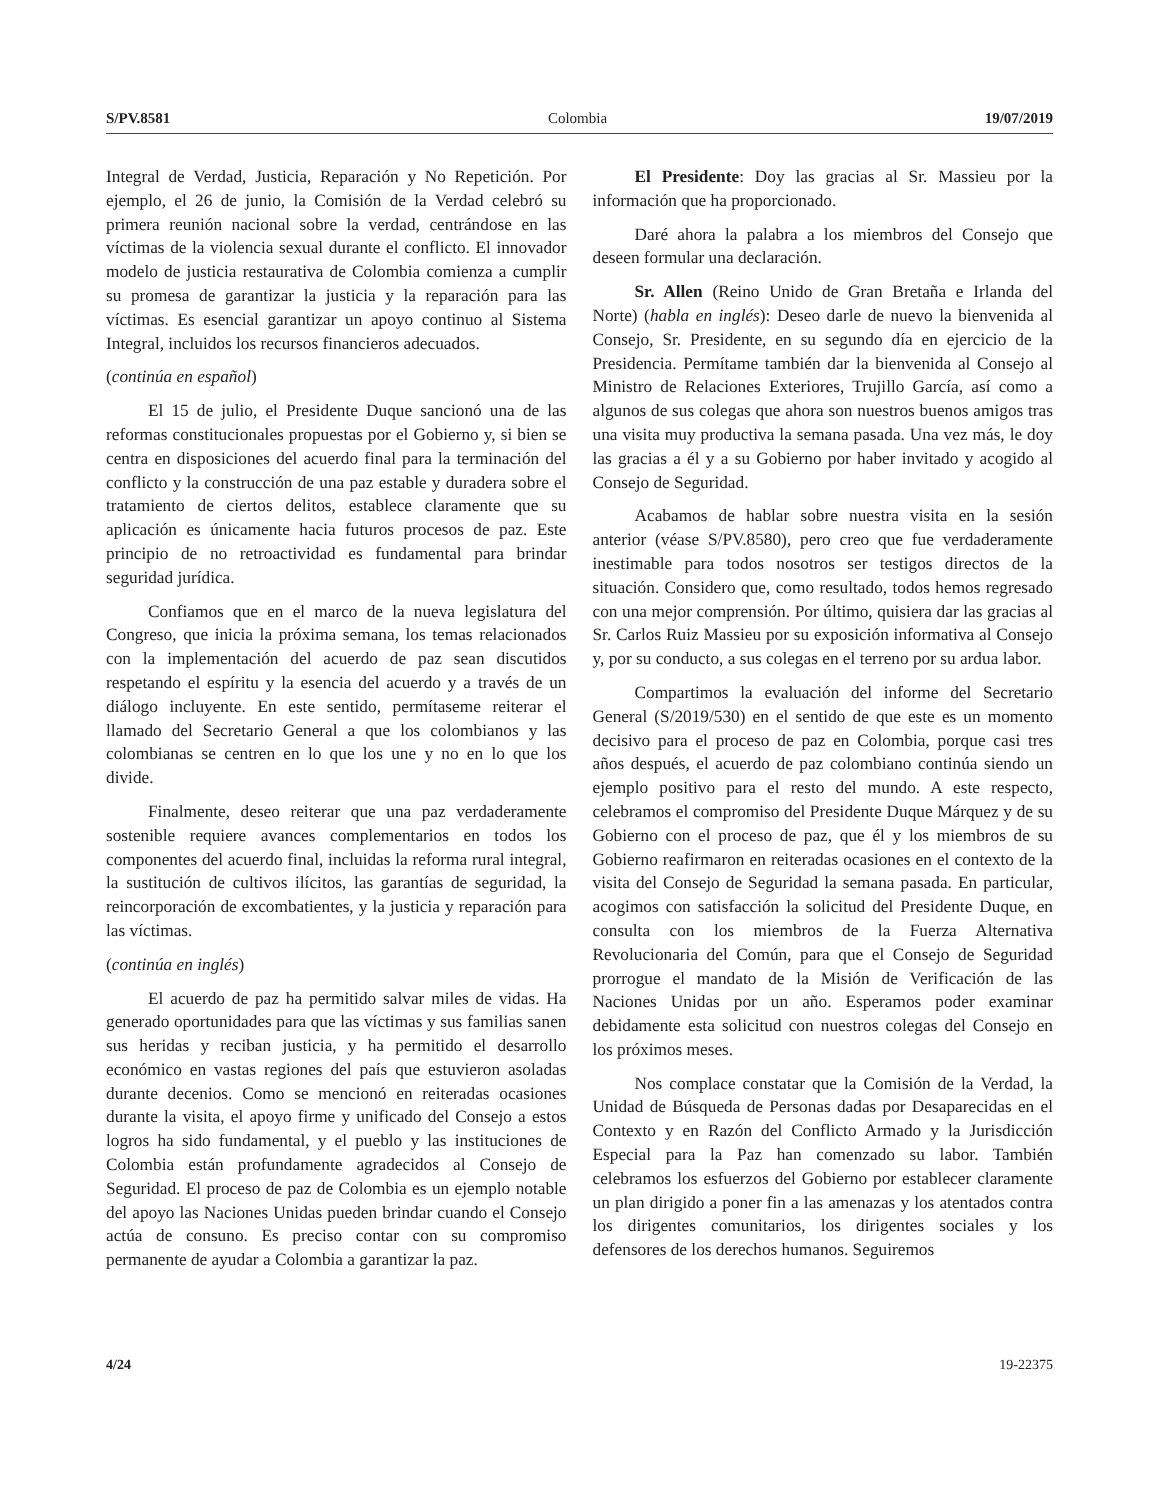S/PV.8581 Colombia 19/07/2019
Integral de Verdad, Justicia, Reparación y No Repetición. Por ejemplo, el 26 de junio, la Comisión de la Verdad celebró su primera reunión nacional sobre la verdad, centrándose en las víctimas de la violencia sexual durante el conflicto. El innovador modelo de justicia restaurativa de Colombia comienza a cumplir su promesa de garantizar la justicia y la reparación para las víctimas. Es esencial garantizar un apoyo continuo al Sistema Integral, incluidos los recursos financieros adecuados.
(continúa en español)
El 15 de julio, el Presidente Duque sancionó una de las reformas constitucionales propuestas por el Gobierno y, si bien se centra en disposiciones del acuerdo final para la terminación del conflicto y la construcción de una paz estable y duradera sobre el tratamiento de ciertos delitos, establece claramente que su aplicación es únicamente hacia futuros procesos de paz. Este principio de no retroactividad es fundamental para brindar seguridad jurídica.
Confiamos que en el marco de la nueva legislatura del Congreso, que inicia la próxima semana, los temas relacionados con la implementación del acuerdo de paz sean discutidos respetando el espíritu y la esencia del acuerdo y a través de un diálogo incluyente. En este sentido, permítaseme reiterar el llamado del Secretario General a que los colombianos y las colombianas se centren en lo que los une y no en lo que los divide.
Finalmente, deseo reiterar que una paz verdaderamente sostenible requiere avances complementarios en todos los componentes del acuerdo final, incluidas la reforma rural integral, la sustitución de cultivos ilícitos, las garantías de seguridad, la reincorporación de excombatientes, y la justicia y reparación para las víctimas.
(continúa en inglés)
El acuerdo de paz ha permitido salvar miles de vidas. Ha generado oportunidades para que las víctimas y sus familias sanen sus heridas y reciban justicia, y ha permitido el desarrollo económico en vastas regiones del país que estuvieron asoladas durante decenios. Como se mencionó en reiteradas ocasiones durante la visita, el apoyo firme y unificado del Consejo a estos logros ha sido fundamental, y el pueblo y las instituciones de Colombia están profundamente agradecidos al Consejo de Seguridad. El proceso de paz de Colombia es un ejemplo notable del apoyo las Naciones Unidas pueden brindar cuando el Consejo actúa de consuno. Es preciso contar con su compromiso permanente de ayudar a Colombia a garantizar la paz.
El Presidente: Doy las gracias al Sr. Massieu por la información que ha proporcionado.
Daré ahora la palabra a los miembros del Consejo que deseen formular una declaración.
Sr. Allen (Reino Unido de Gran Bretaña e Irlanda del Norte) (habla en inglés): Deseo darle de nuevo la bienvenida al Consejo, Sr. Presidente, en su segundo día en ejercicio de la Presidencia. Permítame también dar la bienvenida al Consejo al Ministro de Relaciones Exteriores, Trujillo García, así como a algunos de sus colegas que ahora son nuestros buenos amigos tras una visita muy productiva la semana pasada. Una vez más, le doy las gracias a él y a su Gobierno por haber invitado y acogido al Consejo de Seguridad.
Acabamos de hablar sobre nuestra visita en la sesión anterior (véase S/PV.8580), pero creo que fue verdaderamente inestimable para todos nosotros ser testigos directos de la situación. Considero que, como resultado, todos hemos regresado con una mejor comprensión. Por último, quisiera dar las gracias al Sr. Carlos Ruiz Massieu por su exposición informativa al Consejo y, por su conducto, a sus colegas en el terreno por su ardua labor.
Compartimos la evaluación del informe del Secretario General (S/2019/530) en el sentido de que este es un momento decisivo para el proceso de paz en Colombia, porque casi tres años después, el acuerdo de paz colombiano continúa siendo un ejemplo positivo para el resto del mundo. A este respecto, celebramos el compromiso del Presidente Duque Márquez y de su Gobierno con el proceso de paz, que él y los miembros de su Gobierno reafirmaron en reiteradas ocasiones en el contexto de la visita del Consejo de Seguridad la semana pasada. En particular, acogimos con satisfacción la solicitud del Presidente Duque, en consulta con los miembros de la Fuerza Alternativa Revolucionaria del Común, para que el Consejo de Seguridad prorrogue el mandato de la Misión de Verificación de las Naciones Unidas por un año. Esperamos poder examinar debidamente esta solicitud con nuestros colegas del Consejo en los próximos meses.
Nos complace constatar que la Comisión de la Verdad, la Unidad de Búsqueda de Personas dadas por Desaparecidas en el Contexto y en Razón del Conflicto Armado y la Jurisdicción Especial para la Paz han comenzado su labor. También celebramos los esfuerzos del Gobierno por establecer claramente un plan dirigido a poner fin a las amenazas y los atentados contra los dirigentes comunitarios, los dirigentes sociales y los defensores de los derechos humanos. Seguiremos
4/24 19-22375